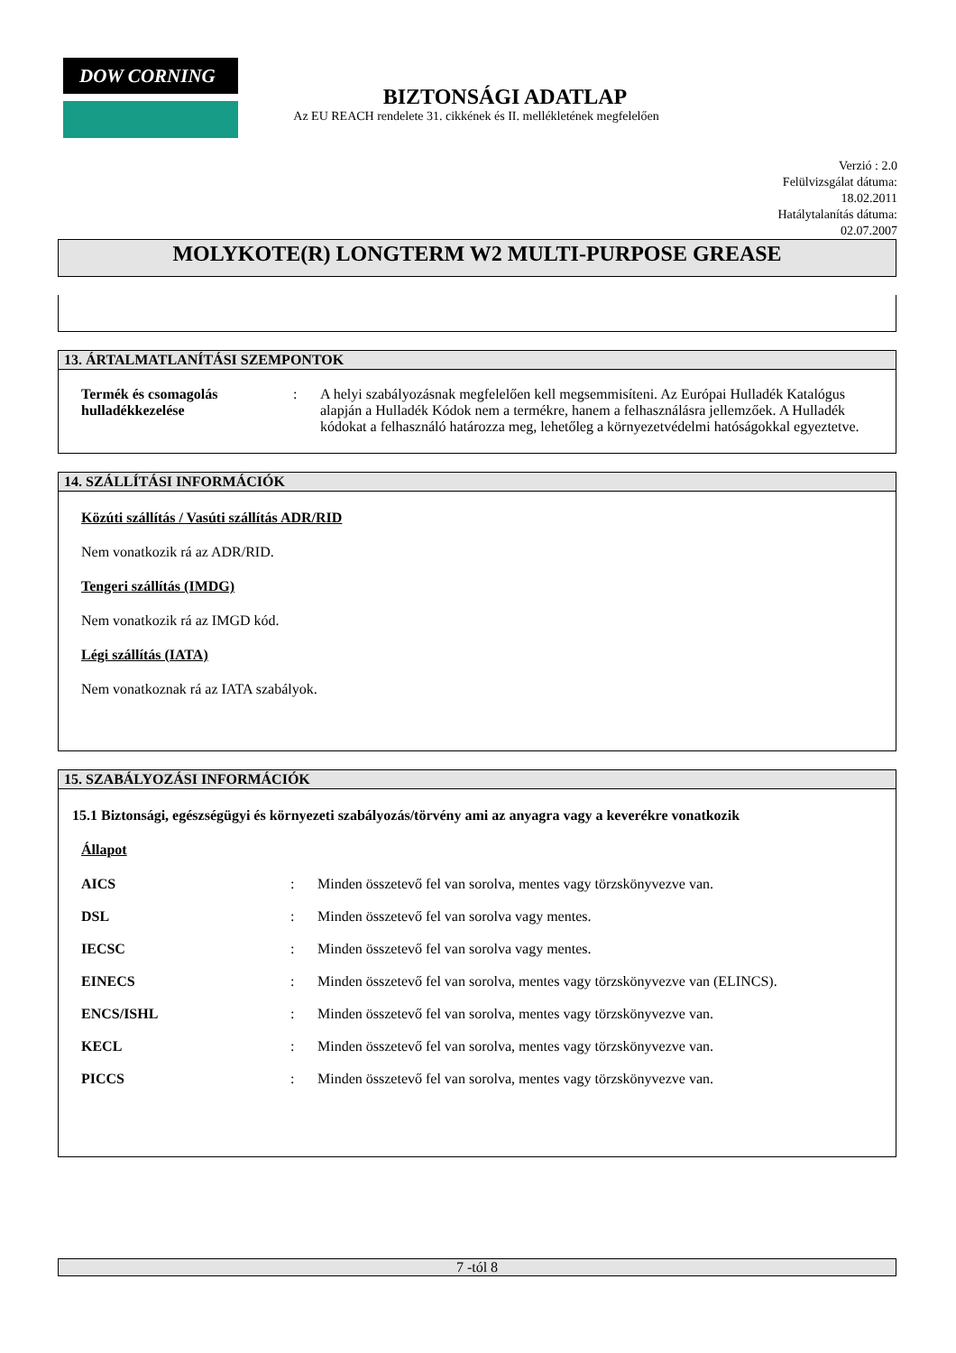DOW CORNING
BIZTONSÁGI ADATLAP
Az EU REACH rendelete 31. cikkének és II. mellékletének megfelelően
Verzió : 2.0
Felülvizsgálat dátuma:
18.02.2011
Hatálytalanítás dátuma:
02.07.2007
MOLYKOTE(R) LONGTERM W2 MULTI-PURPOSE GREASE
13. ÁRTALMATLANÍTÁSI SZEMPONTOK
Termék és csomagolás hulladékkezelése
: A helyi szabályozásnak megfelelően kell megsemmisíteni. Az Európai Hulladék Katalógus alapján a Hulladék Kódok nem a termékre, hanem a felhasználásra jellemzőek. A Hulladék kódokat a felhasználó határozza meg, lehetőleg a környezetvédelmi hatóságokkal egyeztetve.
14. SZÁLLÍTÁSI INFORMÁCIÓK
Közúti szállítás / Vasúti szállítás ADR/RID
Nem vonatkozik rá az ADR/RID.
Tengeri szállítás (IMDG)
Nem vonatkozik rá az IMGD kód.
Légi szállítás (IATA)
Nem vonatkoznak rá az IATA szabályok.
15. SZABÁLYOZÁSI INFORMÁCIÓK
15.1 Biztonsági, egészségügyi és környezeti szabályozás/törvény ami az anyagra vagy a keverékre vonatkozik
Állapot
AICS : Minden összetevő fel van sorolva, mentes vagy törzskönyvezve van.
DSL : Minden összetevő fel van sorolva vagy mentes.
IECSC : Minden összetevő fel van sorolva vagy mentes.
EINECS : Minden összetevő fel van sorolva, mentes vagy törzskönyvezve van (ELINCS).
ENCS/ISHL : Minden összetevő fel van sorolva, mentes vagy törzskönyvezve van.
KECL : Minden összetevő fel van sorolva, mentes vagy törzskönyvezve van.
PICCS : Minden összetevő fel van sorolva, mentes vagy törzskönyvezve van.
7 -tól 8